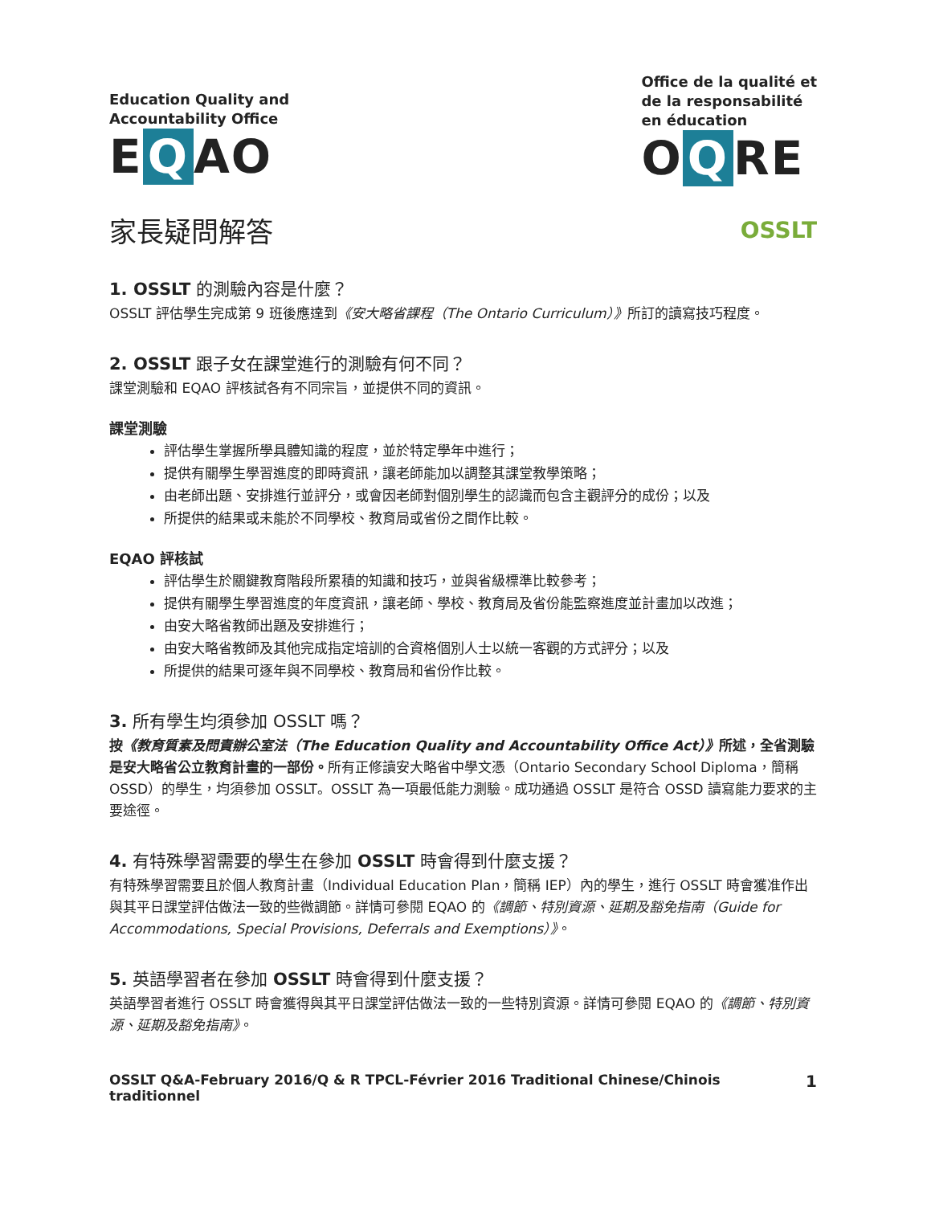Education Quality and
Accountability Office
E Q AO
Office de la qualité et
de la responsabilité
en éducation
O Q RE
家長疑問解答
OSSLT
1. OSSLT 的測驗內容是什麼？
OSSLT 評估學生完成第 9 班後應達到《安大略省課程（The Ontario Curriculum）》所訂的讀寫技巧程度。
2. OSSLT 跟子女在課堂進行的測驗有何不同？
課堂測驗和 EQAO 評核試各有不同宗旨，並提供不同的資訊。
課堂測驗
評估學生掌握所學具體知識的程度，並於特定學年中進行；
提供有關學生學習進度的即時資訊，讓老師能加以調整其課堂教學策略；
由老師出題、安排進行並評分，或會因老師對個別學生的認識而包含主觀評分的成份；以及
所提供的結果或未能於不同學校、教育局或省份之間作比較。
EQAO 評核試
評估學生於關鍵教育階段所累積的知識和技巧，並與省級標準比較參考；
提供有關學生學習進度的年度資訊，讓老師、學校、教育局及省份能監察進度並計畫加以改進；
由安大略省教師出題及安排進行；
由安大略省教師及其他完成指定培訓的合資格個別人士以統一客觀的方式評分；以及
所提供的結果可逐年與不同學校、教育局和省份作比較。
3. 所有學生均須參加 OSSLT 嗎？
按《教育質素及問責辦公室法（The Education Quality and Accountability Office Act）》所述，全省測驗是安大略省公立教育計畫的一部份。所有正修讀安大略省中學文憑（Ontario Secondary School Diploma，簡稱 OSSD）的學生，均須參加 OSSLT。OSSLT 為一項最低能力測驗。成功通過 OSSLT 是符合 OSSD 讀寫能力要求的主要途徑。
4. 有特殊學習需要的學生在參加 OSSLT 時會得到什麼支援？
有特殊學習需要且於個人教育計畫（Individual Education Plan，簡稱 IEP）內的學生，進行 OSSLT 時會獲准作出與其平日課堂評估做法一致的些微調節。詳情可參閱 EQAO 的《調節、特別資源、延期及豁免指南（Guide for Accommodations, Special Provisions, Deferrals and Exemptions）》。
5. 英語學習者在參加 OSSLT 時會得到什麼支援？
英語學習者進行 OSSLT 時會獲得與其平日課堂評估做法一致的一些特別資源。詳情可參閱 EQAO 的《調節、特別資源、延期及豁免指南》。
OSSLT Q&A-February 2016/Q & R TPCL-Février 2016 Traditional Chinese/Chinois traditionnel 1